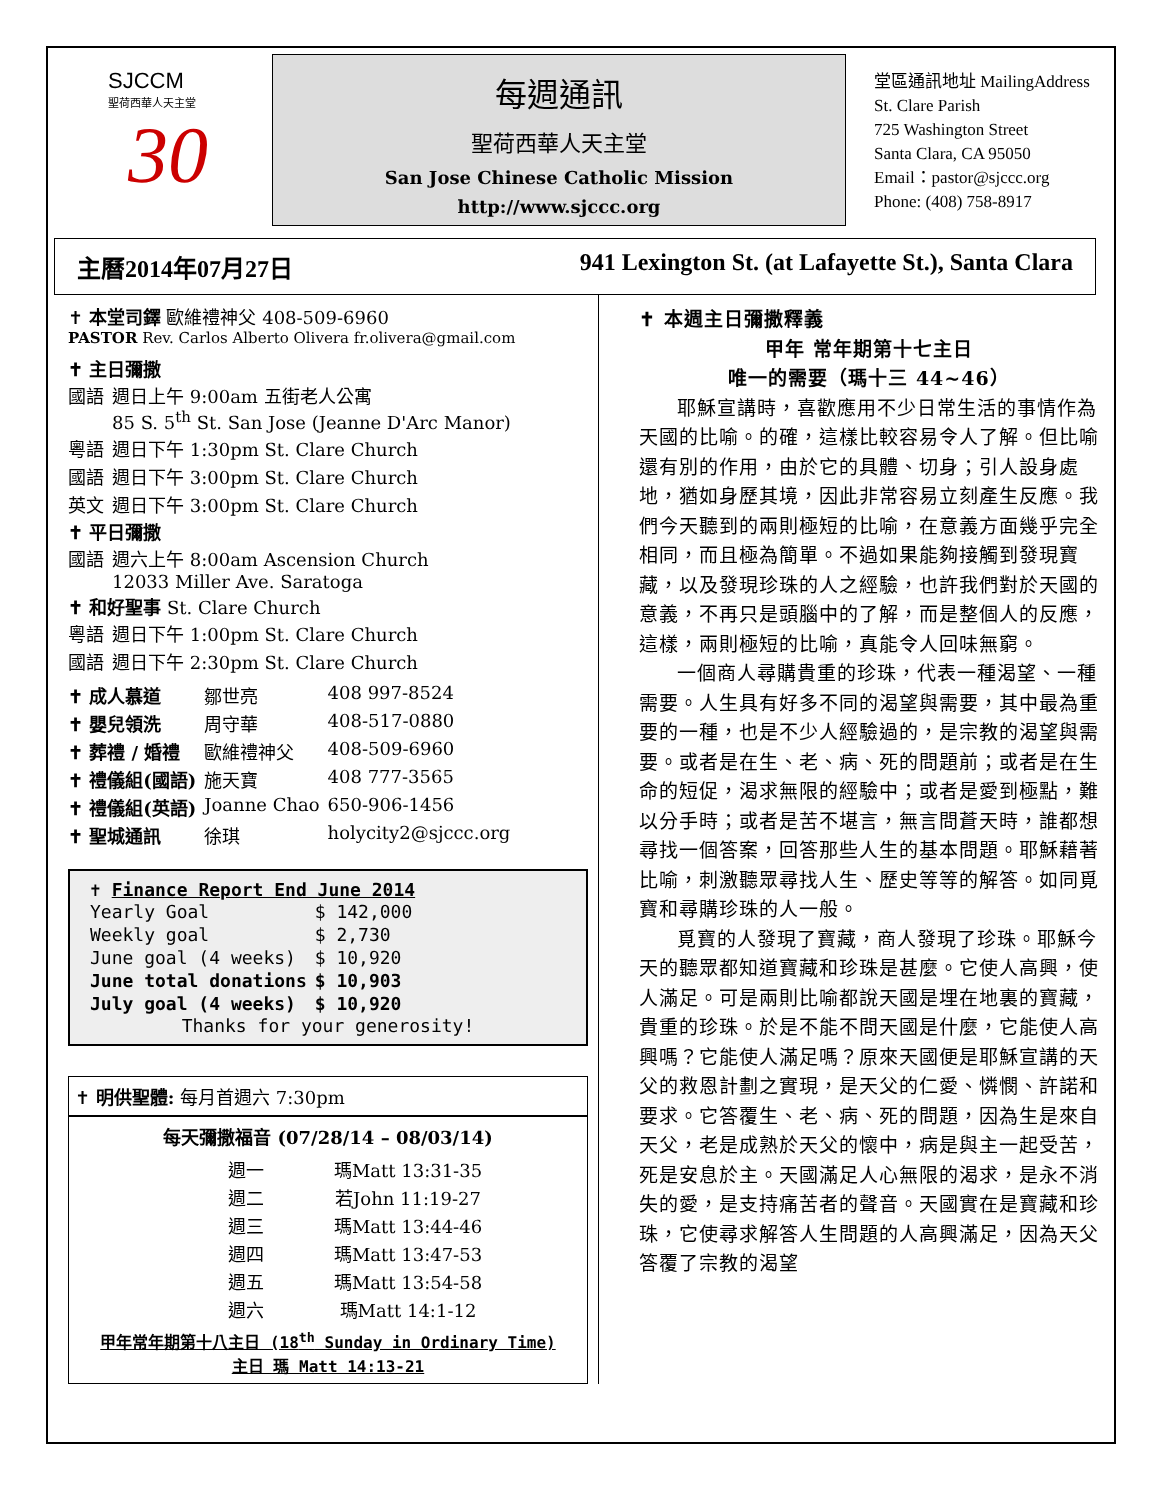SJCCM
聖荷西華人天主堂
30
每週通訊
聖荷西華人天主堂
San Jose Chinese Catholic Mission
http://www.sjccc.org
堂區通訊地址 MailingAddress
St. Clare Parish
725 Washington Street
Santa Clara, CA 95050
Email：pastor@sjccc.org
Phone: (408) 758-8917
主曆2014年07月27日 941 Lexington St. (at Lafayette St.), Santa Clara
✝ 本堂司鐸 歐維禮神父 408-509-6960
PASTOR Rev. Carlos Alberto Olivera fr.olivera@gmail.com
✝ 主日彌撒
| 國語 | 週日上午 9:00am 五街老人公寓 85 S. 5<sup>th</sup> St. San Jose (Jeanne D'Arc Manor) |
| 粵語 | 週日下午 1:30pm St. Clare Church |
| 國語 | 週日下午 3:00pm St. Clare Church |
| 英文 | 週日下午 3:00pm St. Clare Church |
✝ 平日彌撒
| 國語 | 週六上午 8:00am Ascension Church 12033 Miller Ave. Saratoga |
✝ 和好聖事 St. Clare Church
| 粵語 | 週日下午 1:00pm St. Clare Church |
| 國語 | 週日下午 2:30pm St. Clare Church |
| ✝ 成人慕道 | 鄒世亮 | 408 997-8524 |
| ✝ 嬰兒領洗 | 周守華 | 408-517-0880 |
| ✝ 葬禮 / 婚禮 | 歐維禮神父 | 408-509-6960 |
| ✝ 禮儀組(國語) | 施天寶 | 408 777-3565 |
| ✝ 禮儀組(英語) | Joanne Chao | 650-906-1456 |
| ✝ 聖城通訊 | 徐琪 | holycity2@sjccc.org |
✝ Finance Report End June 2014
| Yearly Goal | $ 142,000 |
| Weekly goal | $ 2,730 |
| June goal (4 weeks) | $ 10,920 |
| June total donations | $ 10,903 |
| July goal (4 weeks) | $ 10,920 |
Thanks for your generosity!
✝ 明供聖體: 每月首週六 7:30pm
每天彌撒福音 (07/28/14 – 08/03/14)
| 週一 | 瑪Matt 13:31-35 |
| 週二 | 若John 11:19-27 |
| 週三 | 瑪Matt 13:44-46 |
| 週四 | 瑪Matt 13:47-53 |
| 週五 | 瑪Matt 13:54-58 |
| 週六 | 瑪Matt 14:1-12 |
甲年常年期第十八主日 (18<sup>th</sup> Sunday in Ordinary Time)
主日 瑪 Matt 14:13-21
✝ 本週主日彌撒釋義
甲年 常年期第十七主日
唯一的需要（瑪十三 44~46）
耶穌宣講時，喜歡應用不少日常生活的事情作為天國的比喻。的確，這樣比較容易令人了解。但比喻還有別的作用，由於它的具體、切身；引人設身處地，猶如身歷其境，因此非常容易立刻產生反應。我們今天聽到的兩則極短的比喻，在意義方面幾乎完全相同，而且極為簡單。不過如果能夠接觸到發現寶藏，以及發現珍珠的人之經驗，也許我們對於天國的意義，不再只是頭腦中的了解，而是整個人的反應，這樣，兩則極短的比喻，真能令人回味無窮。
一個商人尋購貴重的珍珠，代表一種渴望、一種需要。人生具有好多不同的渴望與需要，其中最為重要的一種，也是不少人經驗過的，是宗教的渴望與需要。或者是在生、老、病、死的問題前；或者是在生命的短促，渴求無限的經驗中；或者是愛到極點，難以分手時；或者是苦不堪言，無言問蒼天時，誰都想尋找一個答案，回答那些人生的基本問題。耶穌藉著比喻，刺激聽眾尋找人生、歷史等等的解答。如同覓寶和尋購珍珠的人一般。
覓寶的人發現了寶藏，商人發現了珍珠。耶穌今天的聽眾都知道寶藏和珍珠是甚麼。它使人高興，使人滿足。可是兩則比喻都說天國是埋在地裏的寶藏，貴重的珍珠。於是不能不問天國是什麼，它能使人高興嗎？它能使人滿足嗎？原來天國便是耶穌宣講的天父的救恩計劃之實現，是天父的仁愛、憐憫、許諾和要求。它答覆生、老、病、死的問題，因為生是來自天父，老是成熟於天父的懷中，病是與主一起受苦，死是安息於主。天國滿足人心無限的渴求，是永不消失的愛，是支持痛苦者的聲音。天國實在是寶藏和珍珠，它使尋求解答人生問題的人高興滿足，因為天父答覆了宗教的渴望